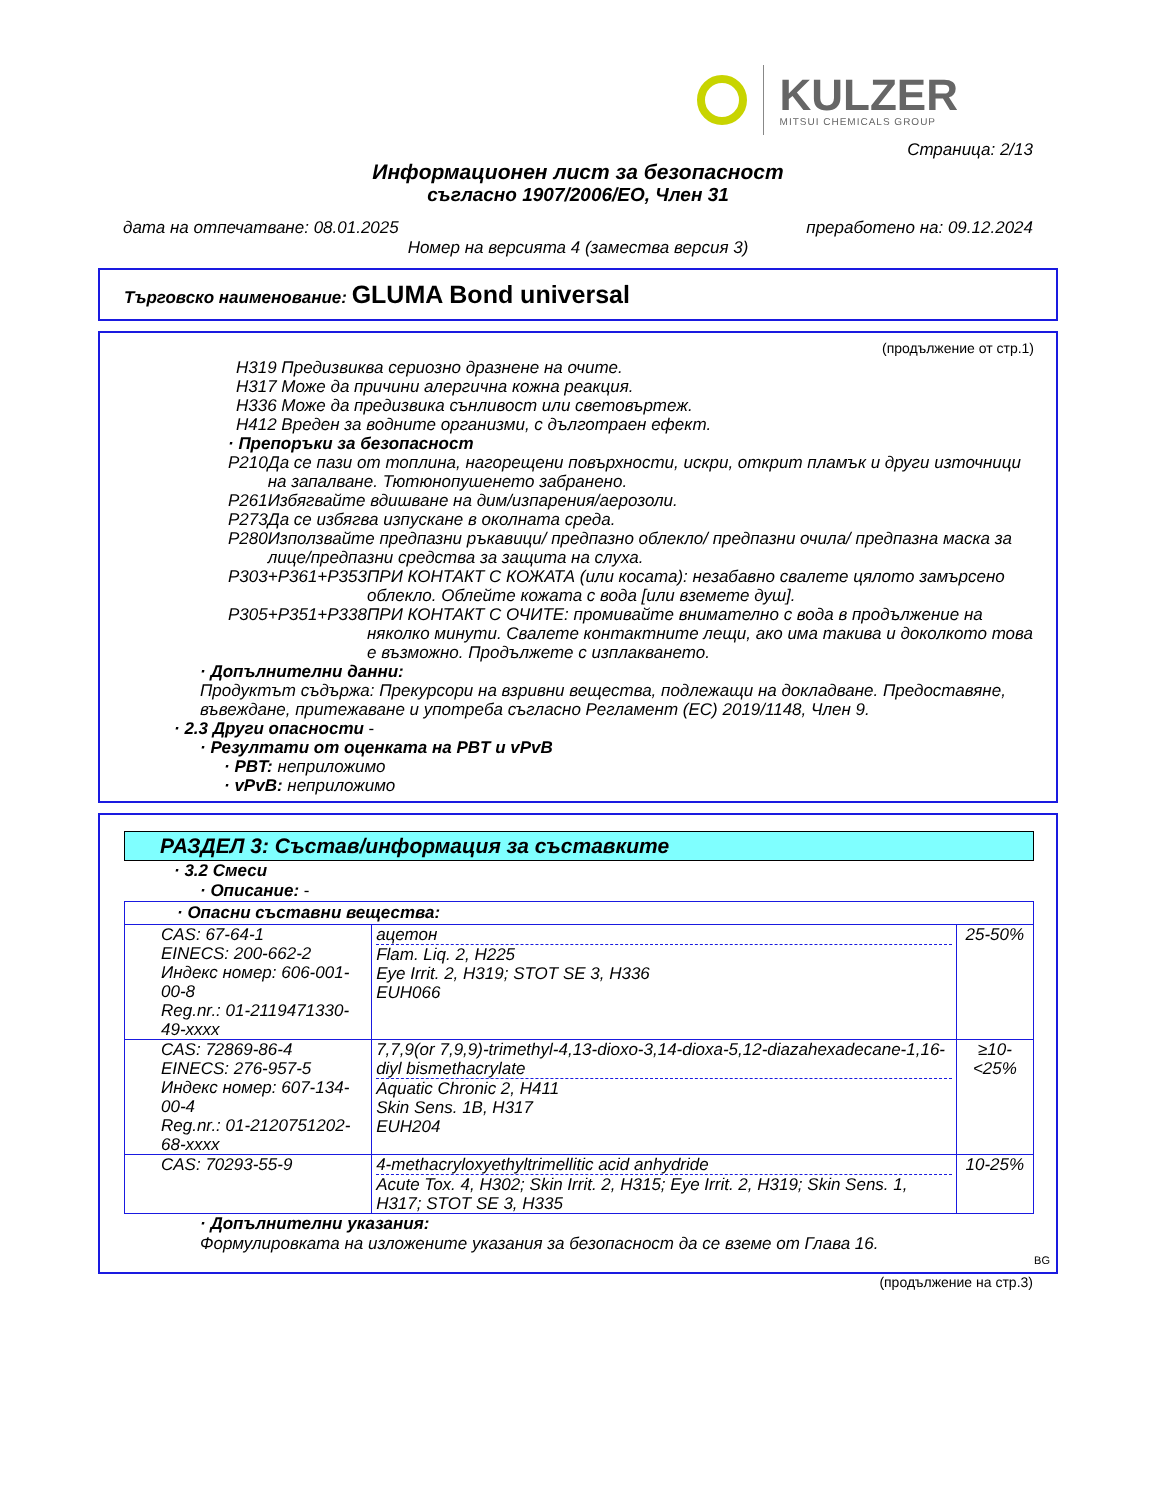KULZER
MITSUI CHEMICALS GROUP
Страница: 2/13
Информационен лист за безопасност
съгласно 1907/2006/ЕО, Член 31
дата на отпечатване: 08.01.2025 преработено на: 09.12.2024
Номер на версията 4 (замества версия 3)
Търговско наименование: GLUMA Bond universal
(продължение от стр.1)
H319 Предизвиква сериозно дразнене на очите.
H317 Може да причини алергична кожна реакция.
H336 Може да предизвика сънливост или световъртеж.
H412 Вреден за водните организми, с дълготраен ефект.
· Препоръки за безопасност
P210 Да се пази от топлина, нагорещени повърхности, искри, открит пламък и други източници на запалване. Тютюнопушенето забранено.
P261 Избягвайте вдишване на дим/изпарения/аерозоли.
P273 Да се избягва изпускане в околната среда.
P280 Използвайте предпазни ръкавици/ предпазно облекло/ предпазни очила/ предпазна маска за лице/предпазни средства за защита на слуха.
P303+P361+P353 ПРИ КОНТАКТ С КОЖАТА (или косата): незабавно свалете цялото замърсено облекло. Облейте кожата с вода [или вземете душ].
P305+P351+P338 ПРИ КОНТАКТ С ОЧИТЕ: промивайте внимателно с вода в продължение на няколко минути. Свалете контактните лещи, ако има такива и доколкото това е възможно. Продължете с изплакването.
· Допълнителни данни:
Продуктът съдържа: Прекурсори на взривни вещества, подлежащи на докладване. Предоставяне, въвеждане, притежаване и употреба съгласно Регламент (ЕС) 2019/1148, Член 9.
· 2.3 Други опасности -
· Резултати от оценката на PBT и vPvB
· PBT: неприложимо
· vPvB: неприложимо
РАЗДЕЛ 3: Състав/информация за съставките
· 3.2 Смеси
· Описание: -
| · Опасни съставни вещества: | | |
| --- | --- | --- |
| CAS: 67-64-1 EINECS: 200-662-2 Индекс номер: 606-001-00-8 Reg.nr.: 01-2119471330-49-xxxx | ацетон Flam. Liq. 2, H225 Eye Irrit. 2, H319; STOT SE 3, H336 EUH066 | 25-50% |
| CAS: 72869-86-4 EINECS: 276-957-5 Индекс номер: 607-134-00-4 Reg.nr.: 01-2120751202-68-xxxx | 7,7,9(or 7,9,9)-trimethyl-4,13-dioxo-3,14-dioxa-5,12-diazahexadecane-1,16-diyl bismethacrylate Aquatic Chronic 2, H411 Skin Sens. 1B, H317 EUH204 | ≥10-<25% |
| CAS: 70293-55-9 | 4-methacryloxyethyltrimellitic acid anhydride Acute Tox. 4, H302; Skin Irrit. 2, H315; Eye Irrit. 2, H319; Skin Sens. 1, H317; STOT SE 3, H335 | 10-25% |
· Допълнителни указания:
Формулировката на изложените указания за безопасност да се вземе от Глава 16.
BG
(продължение на стр.3)